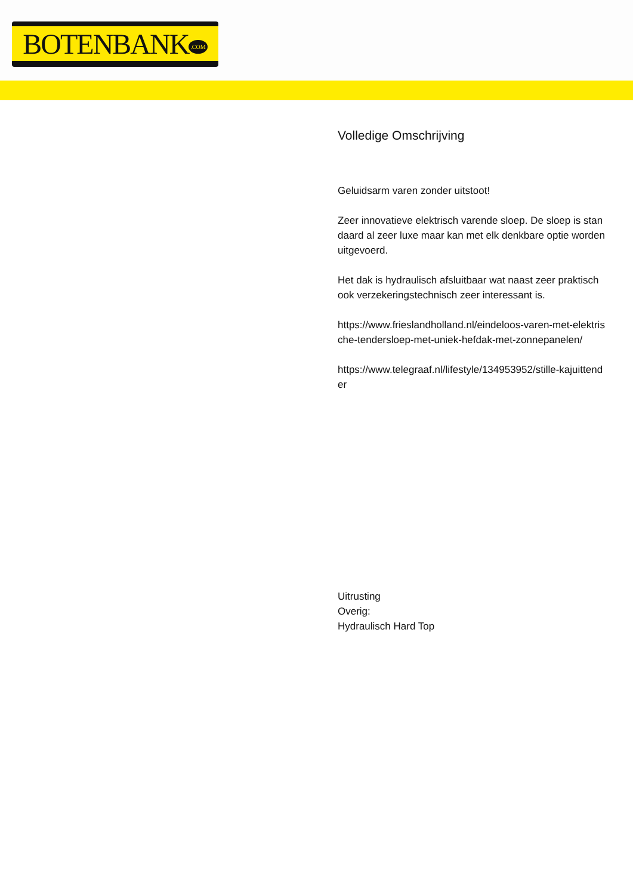BOTENBANK.COM
Volledige Omschrijving
Geluidsarm varen zonder uitstoot!
Zeer innovatieve elektrisch varende sloep. De sloep is standaard al zeer luxe maar kan met elk denkbare optie worden uitgevoerd.
Het dak is hydraulisch afsluitbaar wat naast zeer praktisch ook verzekeringstechnisch zeer interessant is.
https://www.frieslandholland.nl/eindeloos-varen-met-elektrische-tendersloep-met-uniek-hefdak-met-zonnepanelen/
https://www.telegraaf.nl/lifestyle/134953952/stille-kajuittender
Uitrusting
Overig:
Hydraulisch Hard Top